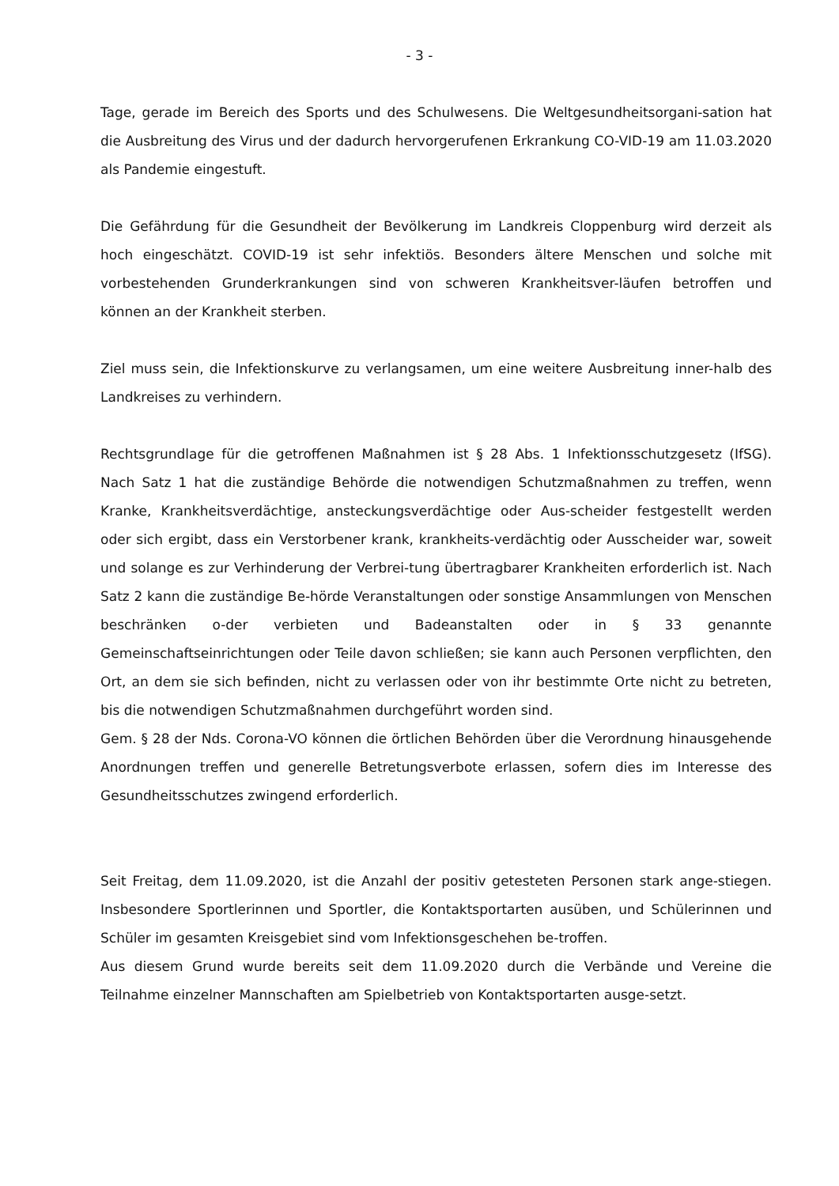- 3 -
Tage, gerade im Bereich des Sports und des Schulwesens. Die Weltgesundheitsorgani-sation hat die Ausbreitung des Virus und der dadurch hervorgerufenen Erkrankung CO-VID-19 am 11.03.2020 als Pandemie eingestuft.
Die Gefährdung für die Gesundheit der Bevölkerung im Landkreis Cloppenburg wird derzeit als hoch eingeschätzt. COVID-19 ist sehr infektiös. Besonders ältere Menschen und solche mit vorbestehenden Grunderkrankungen sind von schweren Krankheitsver-läufen betroffen und können an der Krankheit sterben.
Ziel muss sein, die Infektionskurve zu verlangsamen, um eine weitere Ausbreitung inner-halb des Landkreises zu verhindern.
Rechtsgrundlage für die getroffenen Maßnahmen ist § 28 Abs. 1 Infektionsschutzgesetz (IfSG). Nach Satz 1 hat die zuständige Behörde die notwendigen Schutzmaßnahmen zu treffen, wenn Kranke, Krankheitsverdächtige, ansteckungsverdächtige oder Aus-scheider festgestellt werden oder sich ergibt, dass ein Verstorbener krank, krankheits-verdächtig oder Ausscheider war, soweit und solange es zur Verhinderung der Verbrei-tung übertragbarer Krankheiten erforderlich ist. Nach Satz 2 kann die zuständige Be-hörde Veranstaltungen oder sonstige Ansammlungen von Menschen beschränken o-der verbieten und Badeanstalten oder in § 33 genannte Gemeinschaftseinrichtungen oder Teile davon schließen; sie kann auch Personen verpflichten, den Ort, an dem sie sich befinden, nicht zu verlassen oder von ihr bestimmte Orte nicht zu betreten, bis die notwendigen Schutzmaßnahmen durchgeführt worden sind.
Gem. § 28 der Nds. Corona-VO können die örtlichen Behörden über die Verordnung hinausgehende Anordnungen treffen und generelle Betretungsverbote erlassen, sofern dies im Interesse des Gesundheitsschutzes zwingend erforderlich.
Seit Freitag, dem 11.09.2020, ist die Anzahl der positiv getesteten Personen stark ange-stiegen. Insbesondere Sportlerinnen und Sportler, die Kontaktsportarten ausüben, und Schülerinnen und Schüler im gesamten Kreisgebiet sind vom Infektionsgeschehen be-troffen.
Aus diesem Grund wurde bereits seit dem 11.09.2020 durch die Verbände und Vereine die Teilnahme einzelner Mannschaften am Spielbetrieb von Kontaktsportarten ausge-setzt.